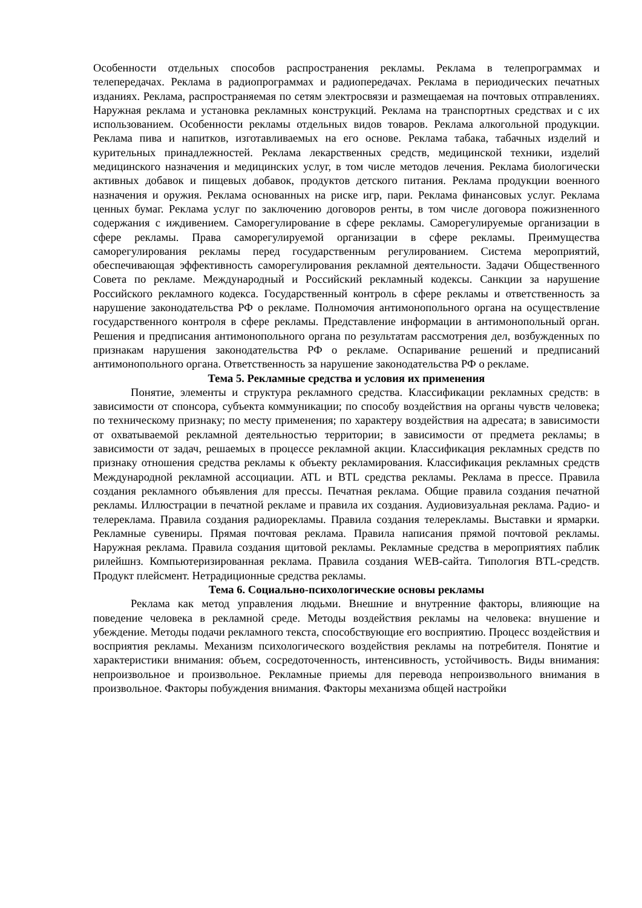Особенности отдельных способов распространения рекламы. Реклама в телепрограммах и телепередачах. Реклама в радиопрограммах и радиопередачах. Реклама в периодических печатных изданиях. Реклама, распространяемая по сетям электросвязи и размещаемая на почтовых отправлениях. Наружная реклама и установка рекламных конструкций. Реклама на транспортных средствах и с их использованием. Особенности рекламы отдельных видов товаров. Реклама алкогольной продукции. Реклама пива и напитков, изготавливаемых на его основе. Реклама табака, табачных изделий и курительных принадлежностей. Реклама лекарственных средств, медицинской техники, изделий медицинского назначения и медицинских услуг, в том числе методов лечения. Реклама биологически активных добавок и пищевых добавок, продуктов детского питания. Реклама продукции военного назначения и оружия. Реклама основанных на риске игр, пари. Реклама финансовых услуг. Реклама ценных бумаг. Реклама услуг по заключению договоров ренты, в том числе договора пожизненного содержания с иждивением. Саморегулирование в сфере рекламы. Саморегулируемые организации в сфере рекламы. Права саморегулируемой организации в сфере рекламы. Преимущества саморегулирования рекламы перед государственным регулированием. Система мероприятий, обеспечивающая эффективность саморегулирования рекламной деятельности. Задачи Общественного Совета по рекламе. Международный и Российский рекламный кодексы. Санкции за нарушение Российского рекламного кодекса. Государственный контроль в сфере рекламы и ответственность за нарушение законодательства РФ о рекламе. Полномочия антимонопольного органа на осуществление государственного контроля в сфере рекламы. Представление информации в антимонопольный орган. Решения и предписания антимонопольного органа по результатам рассмотрения дел, возбужденных по признакам нарушения законодательства РФ о рекламе. Оспаривание решений и предписаний антимонопольного органа. Ответственность за нарушение законодательства РФ о рекламе.
Тема 5. Рекламные средства и условия их применения
Понятие, элементы и структура рекламного средства. Классификации рекламных средств: в зависимости от спонсора, субъекта коммуникации; по способу воздействия на органы чувств человека; по техническому признаку; по месту применения; по характеру воздействия на адресата; в зависимости от охватываемой рекламной деятельностью территории; в зависимости от предмета рекламы; в зависимости от задач, решаемых в процессе рекламной акции. Классификация рекламных средств по признаку отношения средства рекламы к объекту рекламирования. Классификация рекламных средств Международной рекламной ассоциации. ATL и BTL средства рекламы. Реклама в прессе. Правила создания рекламного объявления для прессы. Печатная реклама. Общие правила создания печатной рекламы. Иллюстрации в печатной рекламе и правила их создания. Аудиовизуальная реклама. Радио- и телереклама. Правила создания радиорекламы. Правила создания телерекламы. Выставки и ярмарки. Рекламные сувениры. Прямая почтовая реклама. Правила написания прямой почтовой рекламы. Наружная реклама. Правила создания щитовой рекламы. Рекламные средства в мероприятиях паблик рилейшнз. Компьютеризированная реклама. Правила создания WEB-сайта. Типология BTL-средств. Продукт плейсмент. Нетрадиционные средства рекламы.
Тема 6. Социально-психологические основы рекламы
Реклама как метод управления людьми. Внешние и внутренние факторы, влияющие на поведение человека в рекламной среде. Методы воздействия рекламы на человека: внушение и убеждение. Методы подачи рекламного текста, способствующие его восприятию. Процесс воздействия и восприятия рекламы. Механизм психологического воздействия рекламы на потребителя. Понятие и характеристики внимания: объем, сосредоточенность, интенсивность, устойчивость. Виды внимания: непроизвольное и произвольное. Рекламные приемы для перевода непроизвольного внимания в произвольное. Факторы побуждения внимания. Факторы механизма общей настройки